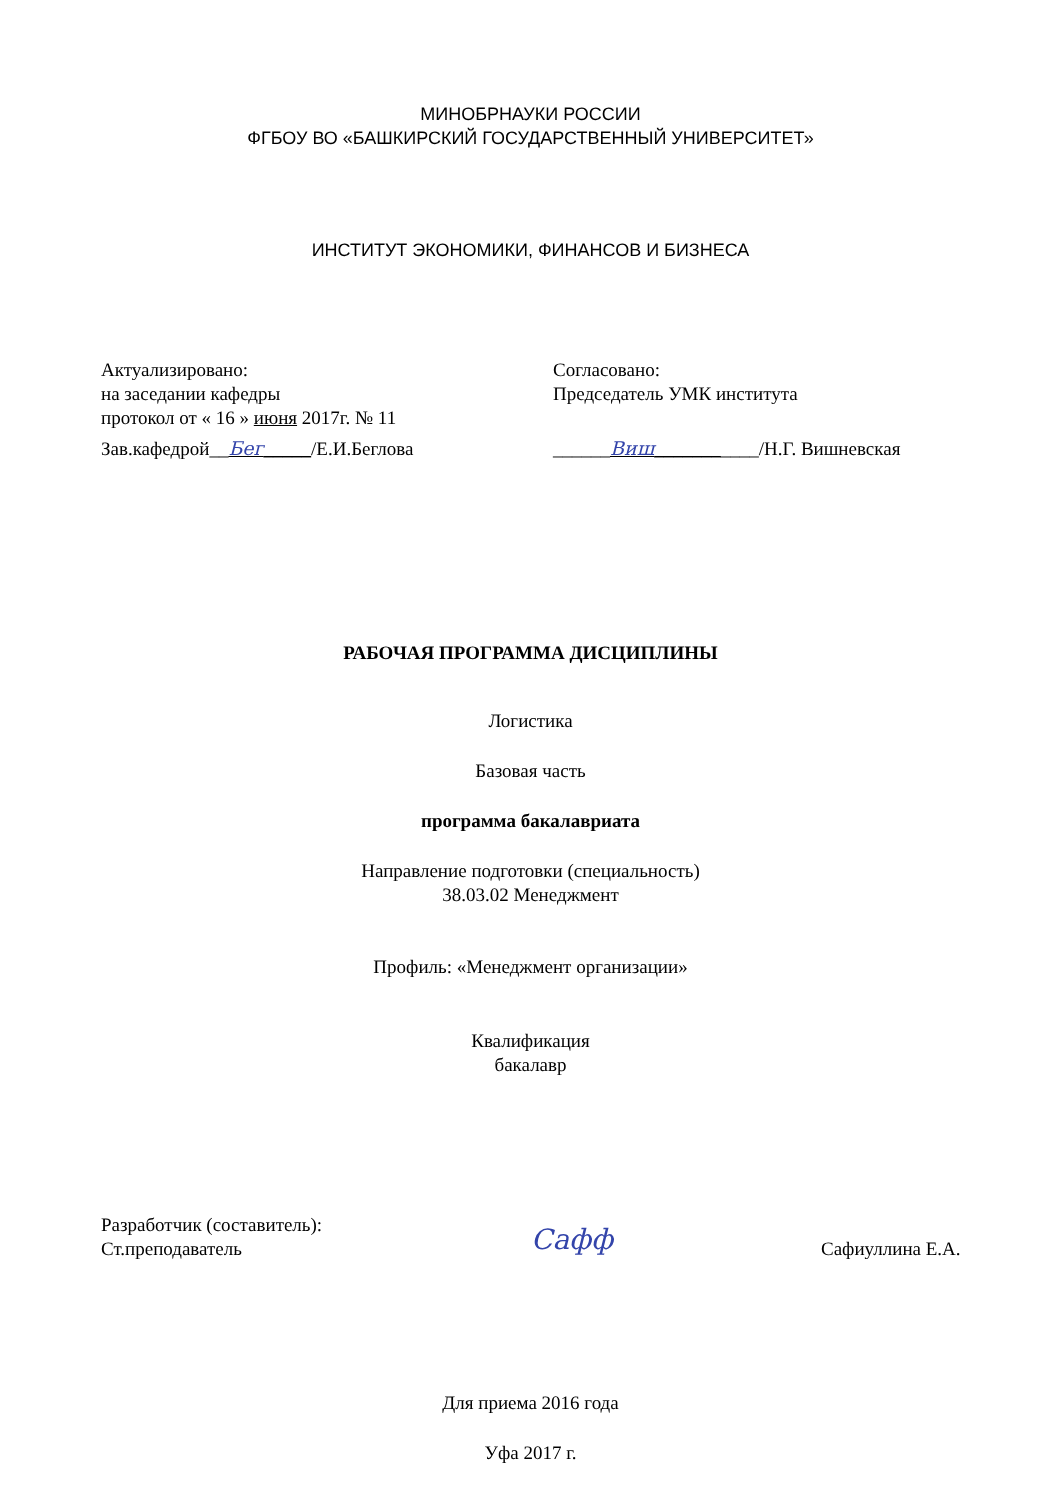МИНОБРНАУКИ РОССИИ
ФГБОУ ВО «БАШКИРСКИЙ ГОСУДАРСТВЕННЫЙ УНИВЕРСИТЕТ»
ИНСТИТУТ ЭКОНОМИКИ, ФИНАНСОВ И БИЗНЕСА
Актуализировано:
на заседании кафедры
протокол от « 16 » июня 2017г. № 11
Зав.кафедрой__Бег_____/Е.И.Беглова
Согласовано:
Председатель УМК института
______Виш___________/Н.Г. Вишневская
РАБОЧАЯ ПРОГРАММА ДИСЦИПЛИНЫ
Логистика
Базовая часть
программа бакалавриата
Направление подготовки (специальность)
38.03.02 Менеджмент
Профиль: «Менеджмент организации»
Квалификация
бакалавр
Разработчик (составитель):
Ст.преподаватель
Сафф
Сафиуллина Е.А.
Для приема 2016 года
Уфа 2017 г.